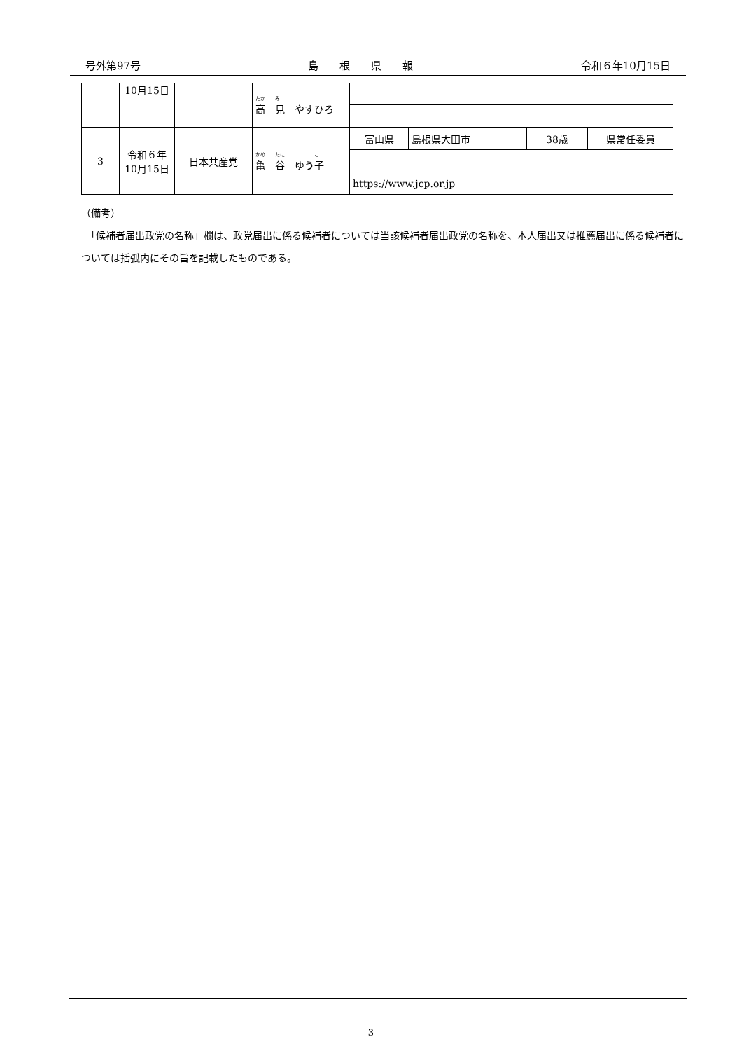号外第97号 島　　根　　県　　報 令和６年10月15日
| | 10月15日 | | たか み 高 見 やすひろ | | | | |
| 3 | 令和６年 10月15日 | 日本共産党 | かめ たに こ 亀 谷 ゆう子 | 富山県 | 島根県大田市 | 38歳 | 県常任委員 |
| | | | | https://www.jcp.or.jp | | | |
（備考）
　「候補者届出政党の名称」欄は、政党届出に係る候補者については当該候補者届出政党の名称を、本人届出又は推薦届出に係る候補者については括弧内にその旨を記載したものである。
3